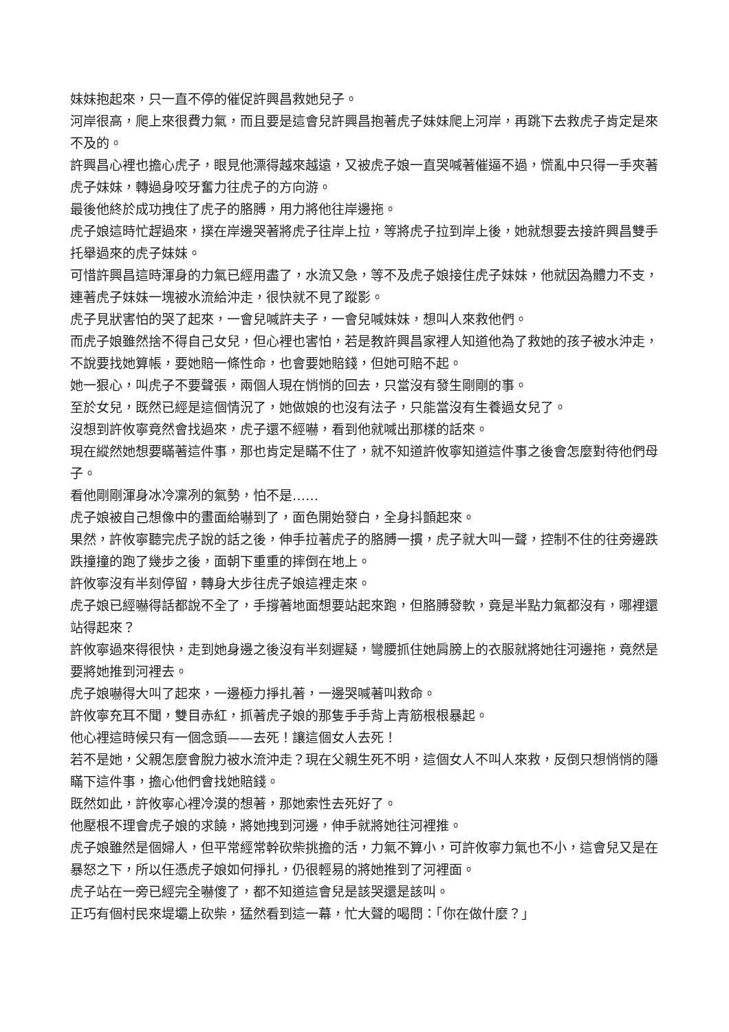妹妹抱起來，只一直不停的催促許興昌救她兒子。
河岸很高，爬上來很費力氣，而且要是這會兒許興昌抱著虎子妹妹爬上河岸，再跳下去救虎子肯定是來不及的。
許興昌心裡也擔心虎子，眼見他漂得越來越遠，又被虎子娘一直哭喊著催逼不過，慌亂中只得一手夾著虎子妹妹，轉過身咬牙奮力往虎子的方向游。
最後他終於成功拽住了虎子的胳膊，用力將他往岸邊拖。
虎子娘這時忙趕過來，撲在岸邊哭著將虎子往岸上拉，等將虎子拉到岸上後，她就想要去接許興昌雙手托舉過來的虎子妹妹。
可惜許興昌這時渾身的力氣已經用盡了，水流又急，等不及虎子娘接住虎子妹妹，他就因為體力不支，連著虎子妹妹一塊被水流給沖走，很快就不見了蹤影。
虎子見狀害怕的哭了起來，一會兒喊許夫子，一會兒喊妹妹，想叫人來救他們。
而虎子娘雖然捨不得自己女兒，但心裡也害怕，若是教許興昌家裡人知道他為了救她的孩子被水沖走，不說要找她算帳，要她賠一條性命，也會要她賠錢，但她可賠不起。
她一狠心，叫虎子不要聲張，兩個人現在悄悄的回去，只當沒有發生剛剛的事。
至於女兒，既然已經是這個情況了，她做娘的也沒有法子，只能當沒有生養過女兒了。
沒想到許攸寧竟然會找過來，虎子還不經嚇，看到他就喊出那樣的話來。
現在縱然她想要瞞著這件事，那也肯定是瞞不住了，就不知道許攸寧知道這件事之後會怎麼對待他們母子。
看他剛剛渾身冰冷凜冽的氣勢，怕不是……
虎子娘被自己想像中的畫面給嚇到了，面色開始發白，全身抖顫起來。
果然，許攸寧聽完虎子說的話之後，伸手拉著虎子的胳膊一摜，虎子就大叫一聲，控制不住的往旁邊跌跌撞撞的跑了幾步之後，面朝下重重的摔倒在地上。
許攸寧沒有半刻停留，轉身大步往虎子娘這裡走來。
虎子娘已經嚇得話都說不全了，手撐著地面想要站起來跑，但胳膊發軟，竟是半點力氣都沒有，哪裡還站得起來？
許攸寧過來得很快，走到她身邊之後沒有半刻遲疑，彎腰抓住她肩膀上的衣服就將她往河邊拖，竟然是要將她推到河裡去。
虎子娘嚇得大叫了起來，一邊極力掙扎著，一邊哭喊著叫救命。
許攸寧充耳不聞，雙目赤紅，抓著虎子娘的那隻手手背上青筋根根暴起。
他心裡這時候只有一個念頭——去死！讓這個女人去死！
若不是她，父親怎麼會脫力被水流沖走？現在父親生死不明，這個女人不叫人來救，反倒只想悄悄的隱瞞下這件事，擔心他們會找她賠錢。
既然如此，許攸寧心裡冷漠的想著，那她索性去死好了。
他壓根不理會虎子娘的求饒，將她拽到河邊，伸手就將她往河裡推。
虎子娘雖然是個婦人，但平常經常幹砍柴挑擔的活，力氣不算小，可許攸寧力氣也不小，這會兒又是在暴怒之下，所以任憑虎子娘如何掙扎，仍很輕易的將她推到了河裡面。
虎子站在一旁已經完全嚇傻了，都不知道這會兒是該哭還是該叫。
正巧有個村民來堤壩上砍柴，猛然看到這一幕，忙大聲的喝問：「你在做什麼？」